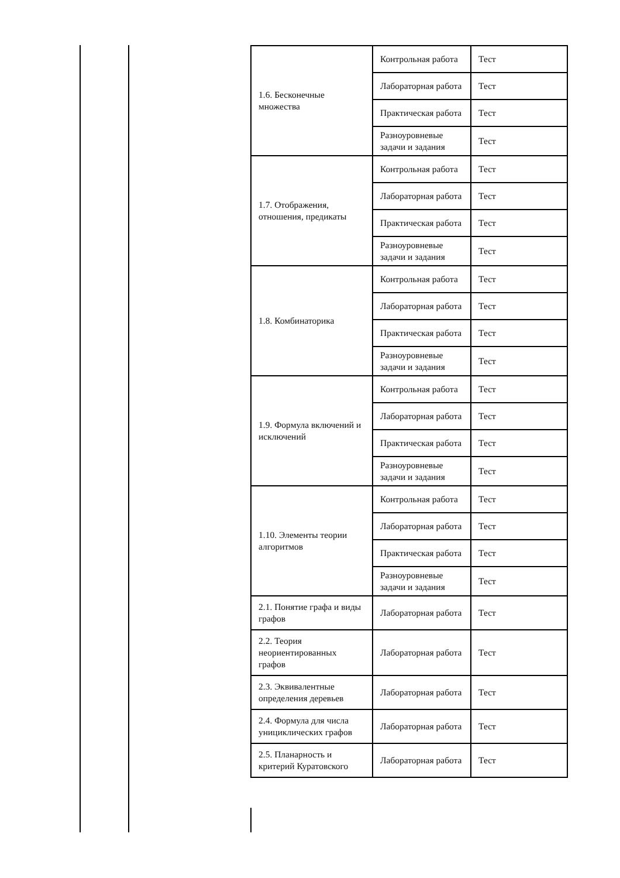| 1.6. Бесконечные множества | Контрольная работа | Тест |
| | Лабораторная работа | Тест |
| | Практическая работа | Тест |
| | Разноуровневые задачи и задания | Тест |
| 1.7. Отображения, отношения, предикаты | Контрольная работа | Тест |
| | Лабораторная работа | Тест |
| | Практическая работа | Тест |
| | Разноуровневые задачи и задания | Тест |
| 1.8. Комбинаторика | Контрольная работа | Тест |
| | Лабораторная работа | Тест |
| | Практическая работа | Тест |
| | Разноуровневые задачи и задания | Тест |
| 1.9. Формула включений и исключений | Контрольная работа | Тест |
| | Лабораторная работа | Тест |
| | Практическая работа | Тест |
| | Разноуровневые задачи и задания | Тест |
| 1.10. Элементы теории алгоритмов | Контрольная работа | Тест |
| | Лабораторная работа | Тест |
| | Практическая работа | Тест |
| | Разноуровневые задачи и задания | Тест |
| 2.1. Понятие графа и виды графов | Лабораторная работа | Тест |
| 2.2. Теория неориентированных графов | Лабораторная работа | Тест |
| 2.3. Эквивалентные определения деревьев | Лабораторная работа | Тест |
| 2.4. Формула для числа унициклических графов | Лабораторная работа | Тест |
| 2.5. Планарность и критерий Куратовского | Лабораторная работа | Тест |